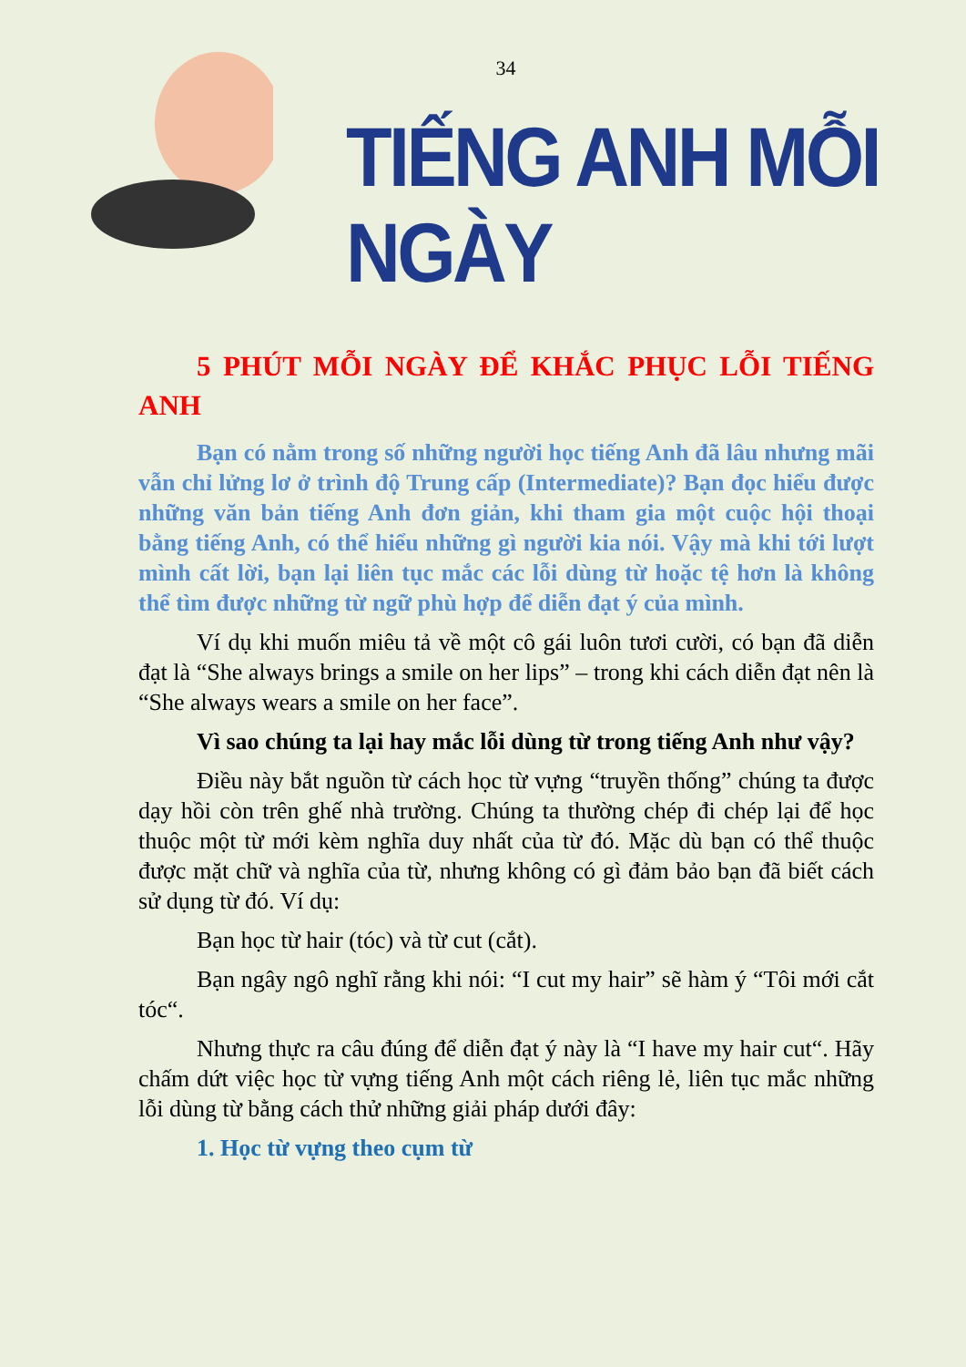34
TIẾNG ANH MỖI NGÀY
5 PHÚT MỖI NGÀY ĐỂ KHẮC PHỤC LỖI TIẾNG ANH
Bạn có nằm trong số những người học tiếng Anh đã lâu nhưng mãi vẫn chỉ lửng lơ ở trình độ Trung cấp (Intermediate)? Bạn đọc hiểu được những văn bản tiếng Anh đơn giản, khi tham gia một cuộc hội thoại bằng tiếng Anh, có thể hiểu những gì người kia nói. Vậy mà khi tới lượt mình cất lời, bạn lại liên tục mắc các lỗi dùng từ hoặc tệ hơn là không thể tìm được những từ ngữ phù hợp để diễn đạt ý của mình.
Ví dụ khi muốn miêu tả về một cô gái luôn tươi cười, có bạn đã diễn đạt là “She always brings a smile on her lips” – trong khi cách diễn đạt nên là “She always wears a smile on her face”.
Vì sao chúng ta lại hay mắc lỗi dùng từ trong tiếng Anh như vậy?
Điều này bắt nguồn từ cách học từ vựng “truyền thống” chúng ta được dạy hồi còn trên ghế nhà trường. Chúng ta thường chép đi chép lại để học thuộc một từ mới kèm nghĩa duy nhất của từ đó. Mặc dù bạn có thể thuộc được mặt chữ và nghĩa của từ, nhưng không có gì đảm bảo bạn đã biết cách sử dụng từ đó. Ví dụ:
Bạn học từ hair (tóc) và từ cut (cắt).
Bạn ngây ngô nghĩ rằng khi nói: “I cut my hair” sẽ hàm ý “Tôi mới cắt tóc“.
Nhưng thực ra câu đúng để diễn đạt ý này là “I have my hair cut“. Hãy chấm dứt việc học từ vựng tiếng Anh một cách riêng lẻ, liên tục mắc những lỗi dùng từ bằng cách thử những giải pháp dưới đây:
1. Học từ vựng theo cụm từ